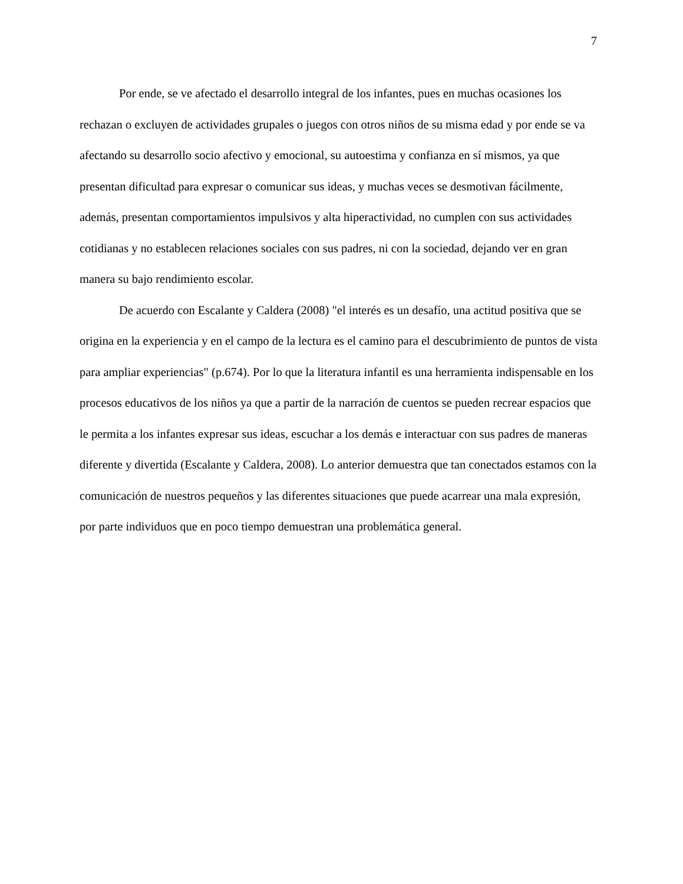7
Por ende, se ve afectado el desarrollo integral de los infantes, pues en muchas ocasiones los rechazan o excluyen de actividades grupales o juegos con otros niños de su misma edad y por ende se va afectando su desarrollo socio afectivo y emocional, su autoestima y confianza en sí mismos, ya que presentan dificultad para expresar o comunicar sus ideas, y muchas veces se desmotivan fácilmente, además, presentan comportamientos impulsivos y alta hiperactividad, no cumplen con sus actividades cotidianas y no establecen relaciones sociales con sus padres, ni con la sociedad, dejando ver en gran manera su bajo rendimiento escolar.
De acuerdo con Escalante y Caldera (2008) "el interés es un desafío, una actitud positiva que se origina en la experiencia y en el campo de la lectura es el camino para el descubrimiento de puntos de vista para ampliar experiencias" (p.674). Por lo que la literatura infantil es una herramienta indispensable en los procesos educativos de los niños ya que a partir de la narración de cuentos se pueden recrear espacios que le permita a los infantes expresar sus ideas, escuchar a los demás e interactuar con sus padres de maneras diferente y divertida (Escalante y Caldera, 2008). Lo anterior demuestra que tan conectados estamos con la comunicación de nuestros pequeños y las diferentes situaciones que puede acarrear una mala expresión, por parte individuos que en poco tiempo demuestran una problemática general.